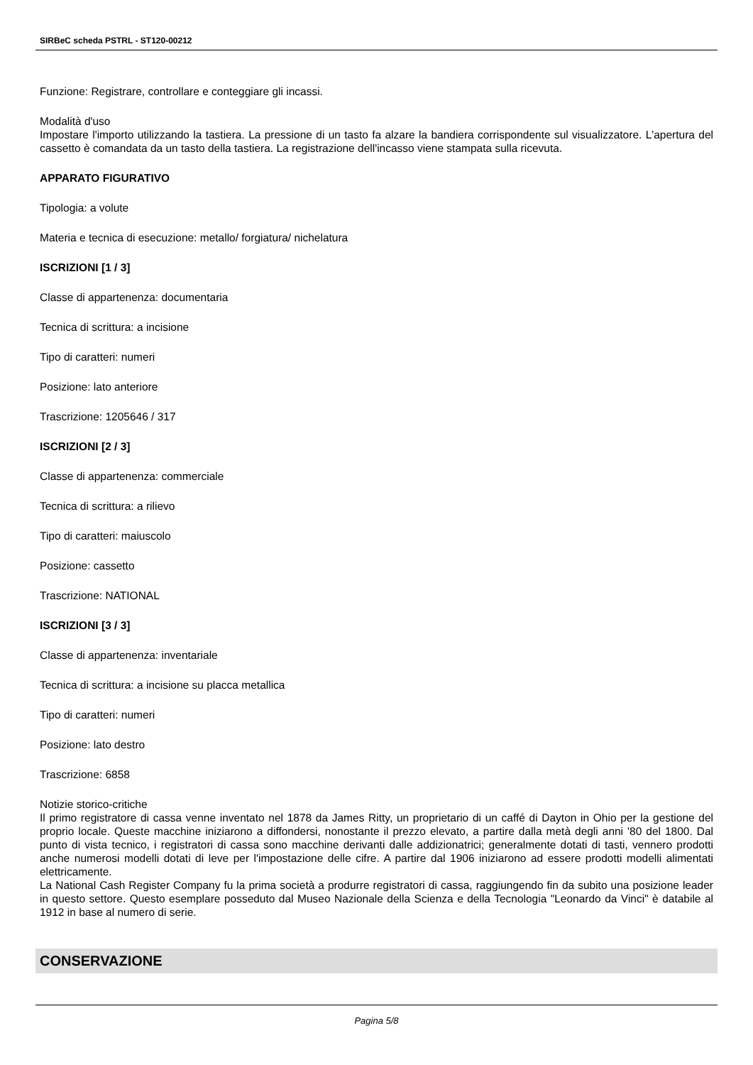SIRBeC scheda PSTRL - ST120-00212
Funzione: Registrare, controllare e conteggiare gli incassi.
Modalità d'uso
Impostare l'importo utilizzando la tastiera. La pressione di un tasto fa alzare la bandiera corrispondente sul visualizzatore. L'apertura del cassetto è comandata da un tasto della tastiera. La registrazione dell'incasso viene stampata sulla ricevuta.
APPARATO FIGURATIVO
Tipologia: a volute
Materia e tecnica di esecuzione: metallo/ forgiatura/ nichelatura
ISCRIZIONI [1 / 3]
Classe di appartenenza: documentaria
Tecnica di scrittura: a incisione
Tipo di caratteri: numeri
Posizione: lato anteriore
Trascrizione: 1205646 / 317
ISCRIZIONI [2 / 3]
Classe di appartenenza: commerciale
Tecnica di scrittura: a rilievo
Tipo di caratteri: maiuscolo
Posizione: cassetto
Trascrizione: NATIONAL
ISCRIZIONI [3 / 3]
Classe di appartenenza: inventariale
Tecnica di scrittura: a incisione su placca metallica
Tipo di caratteri: numeri
Posizione: lato destro
Trascrizione: 6858
Notizie storico-critiche
Il primo registratore di cassa venne inventato nel 1878 da James Ritty, un proprietario di un caffé di Dayton in Ohio per la gestione del proprio locale. Queste macchine iniziarono a diffondersi, nonostante il prezzo elevato, a partire dalla metà degli anni '80 del 1800. Dal punto di vista tecnico, i registratori di cassa sono macchine derivanti dalle addizionatrici; generalmente dotati di tasti, vennero prodotti anche numerosi modelli dotati di leve per l'impostazione delle cifre. A partire dal 1906 iniziarono ad essere prodotti modelli alimentati elettricamente.
La National Cash Register Company fu la prima società a produrre registratori di cassa, raggiungendo fin da subito una posizione leader in questo settore. Questo esemplare posseduto dal Museo Nazionale della Scienza e della Tecnologia "Leonardo da Vinci" è databile al 1912 in base al numero di serie.
CONSERVAZIONE
Pagina 5/8